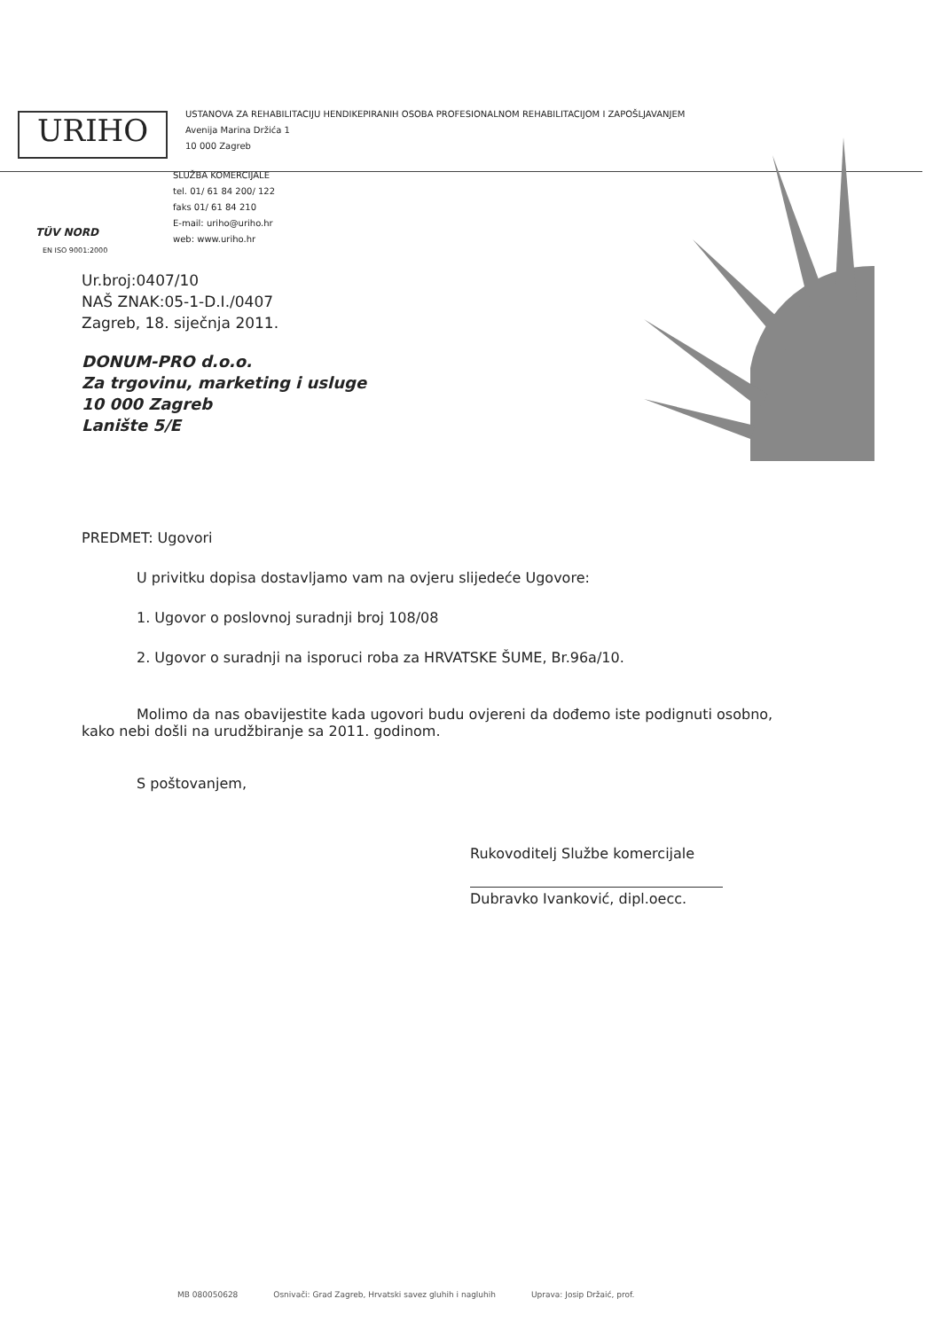URIHO
USTANOVA ZA REHABILITACIJU HENDIKEPIRANIH OSOBA PROFESIONALNOM REHABILITACIJOM I ZAPOŠLJAVANJEM
Avenija Marina Držića 1
10 000 Zagreb
SLUŽBA KOMERCIJALE
tel. 01/ 61 84 200/ 122
faks 01/ 61 84 210
E-mail: uriho@uriho.hr
web: www.uriho.hr
TÜV NORD
EN ISO 9001:2000
Ur.broj:0407/10
NAŠ ZNAK:05-1-D.I./0407
Zagreb, 18. siječnja 2011.
DONUM-PRO d.o.o.
Za trgovinu, marketing i usluge
10 000 Zagreb
Lanište 5/E
PREDMET: Ugovori
U privitku dopisa dostavljamo vam na ovjeru slijedeće Ugovore:
1. Ugovor o poslovnoj suradnji broj 108/08
2. Ugovor o suradnji na isporuci roba za HRVATSKE ŠUME, Br.96a/10.
Molimo da nas obavijestite kada ugovori budu ovjereni da dođemo iste podignuti osobno, kako nebi došli na urudžbiranje sa 2011. godinom.
S poštovanjem,
Rukovoditelj Službe komercijale
Dubravko Ivanković, dipl.oecc.
MB 080050628 Osnivači: Grad Zagreb, Hrvatski savez gluhih i nagluhih Uprava: Josip Držaić, prof.